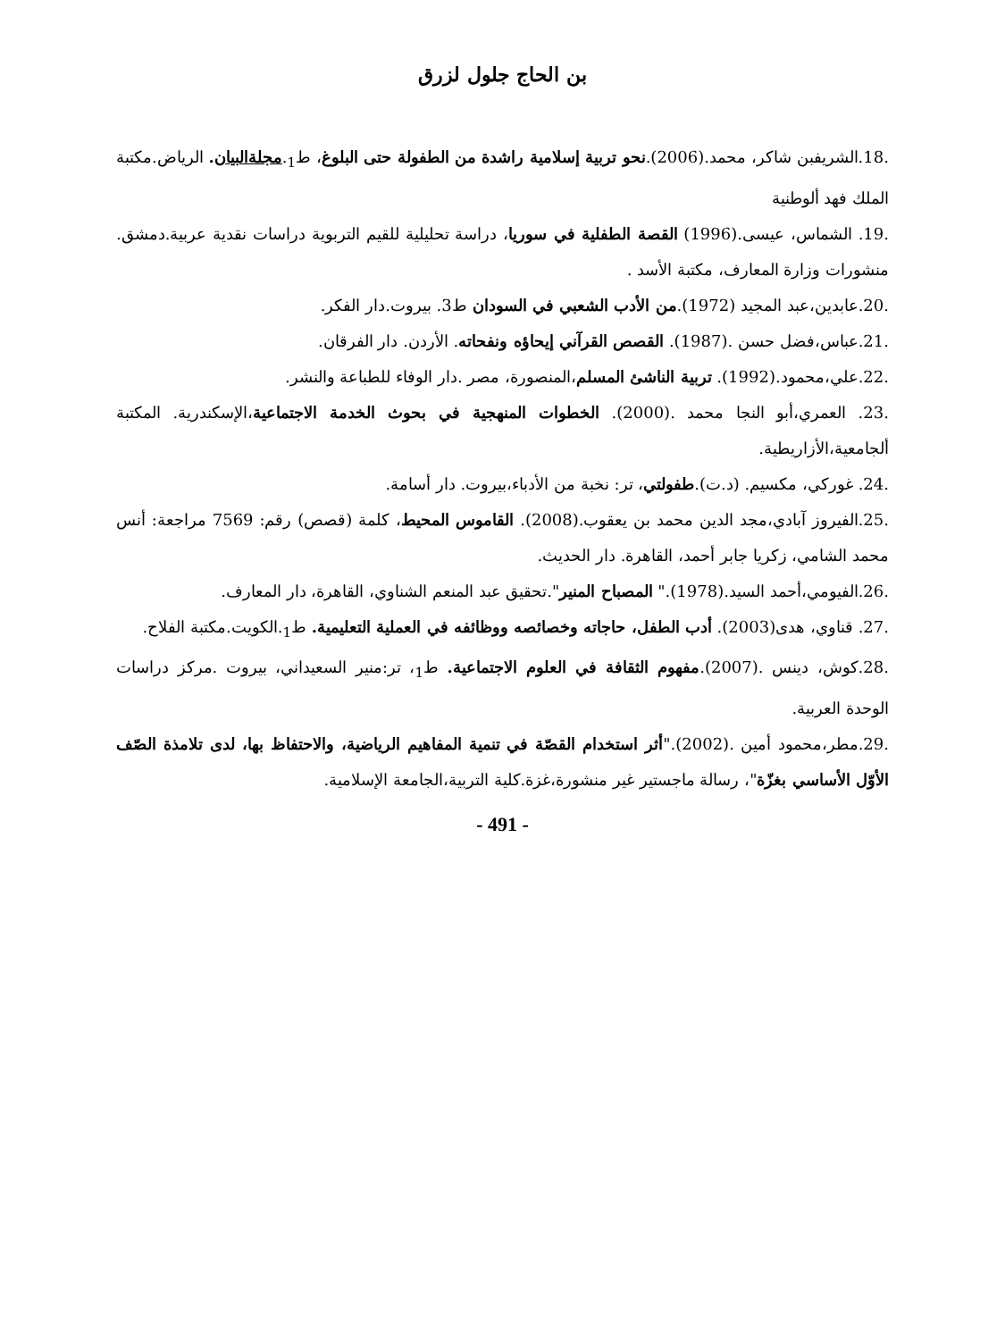بن الحاج جلول لزرق
.18.الشريفبن شاكر، محمد.(2006).نحو تربية إسلامية راشدة من الطفولة حتى البلوغ، ط<sub>1</sub>.مجلةالبيان. الرياض.مكتبة الملك فهد ألوطنية
.19. الشماس، عيسى.(1996) القصة الطفلية في سوريا، دراسة تحليلية للقيم التربوية دراسات نقدية عربية.دمشق. منشورات وزارة المعارف، مكتبة الأسد .
.20.عابدين،عبد المجيد (1972).من الأدب الشعبي في السودان ط3. بيروت.دار الفكر.
.21.عباس،فضل حسن .(1987). القصص القرآني إيحاؤه ونفحاته. الأردن. دار الفرقان.
.22.علي،محمود.(1992). تربية الناشئ المسلم،المنصورة، مصر .دار الوفاء للطباعة والنشر.
.23. العمري،أبو النجا محمد .(2000). الخطوات المنهجية في بحوث الخدمة الاجتماعية،الإسكندرية. المكتبة ألجامعية،الأزاريطية.
.24. غوركي، مكسيم. (د.ت).طفولتي، تر: نخبة من الأدباء،بيروت. دار أسامة.
.25.الفيروز آبادي،مجد الدين محمد بن يعقوب.(2008). القاموس المحيط، كلمة (قصص) رقم: 7569 مراجعة: أنس محمد الشامي، زكريا جابر أحمد، القاهرة. دار الحديث.
.26.الفيومي،أحمد السيد.(1978)." المصباح المنير".تحقيق عبد المنعم الشناوي، القاهرة، دار المعارف.
.27. قناوي، هدى(2003). أدب الطفل، حاجاته وخصائصه ووظائفه في العملية التعليمية. ط<sub>1</sub>.الكويت.مكتبة الفلاح.
.28.كوش، دينس .(2007).مفهوم الثقافة في العلوم الاجتماعية. ط<sub>1</sub>، تر:منير السعيداني، بيروت .مركز دراسات الوحدة العربية.
.29.مطر،محمود أمين .(2002)."أثر استخدام القصّة في تنمية المفاهيم الرياضية، والاحتفاظ بها، لدى تلامذة الصّف الأوّل الأساسي بغزّة"، رسالة ماجستير غير منشورة،غزة.كلية التربية،الجامعة الإسلامية.
- 491 -